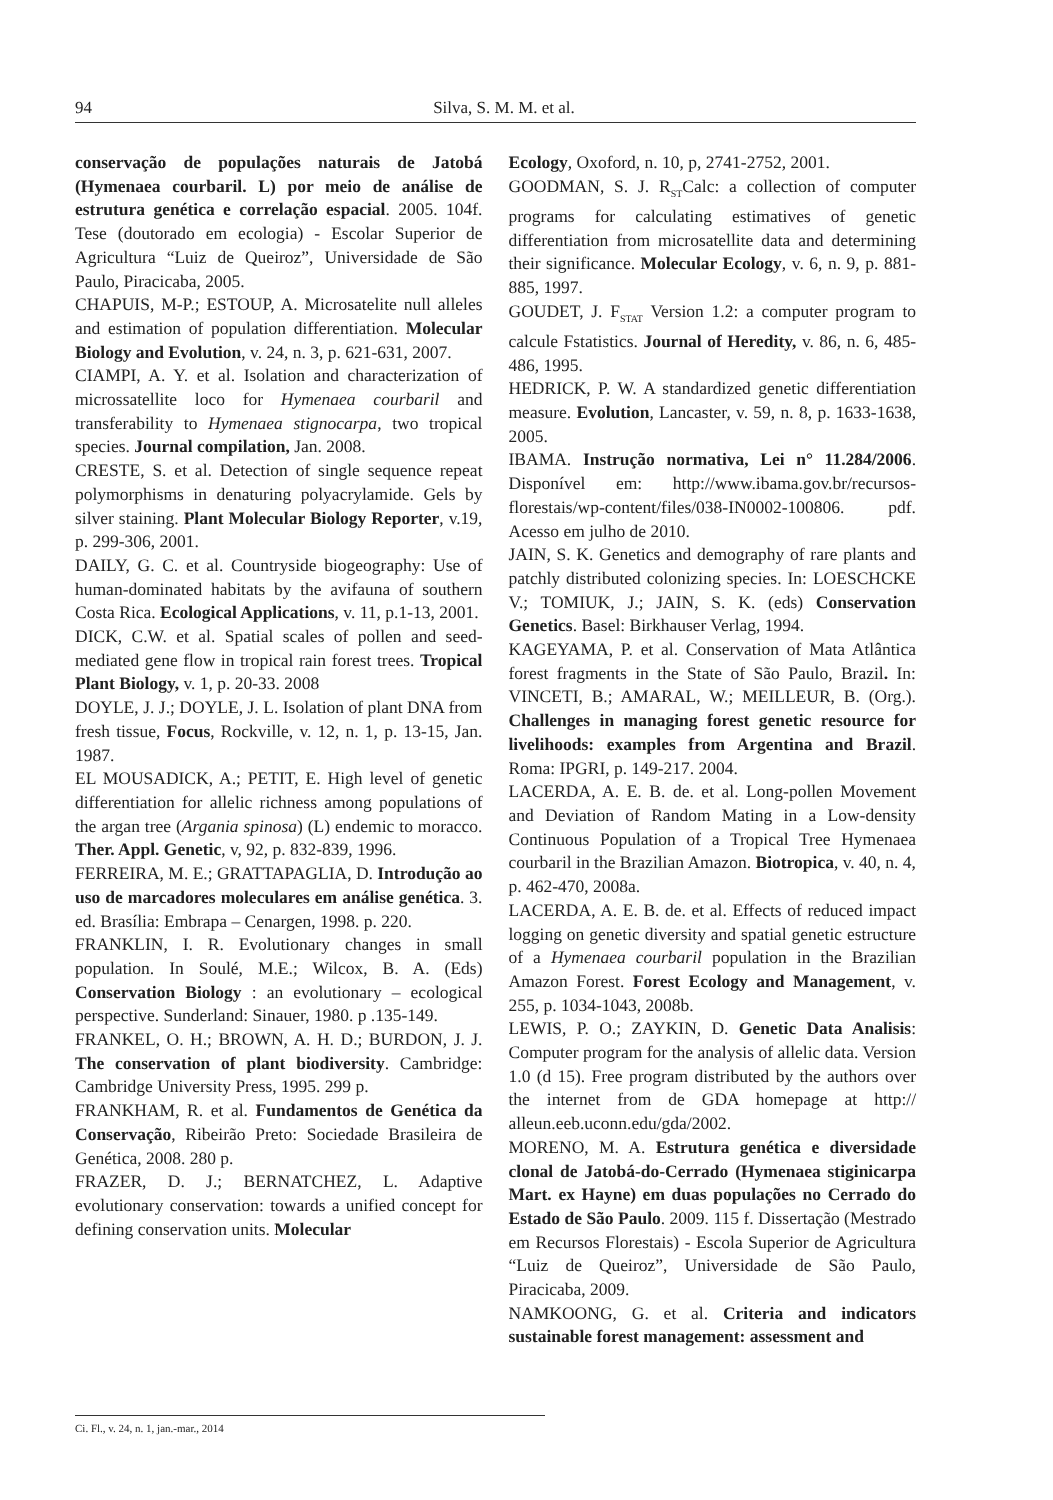94 Silva, S. M. M. et al.
conservação de populações naturais de Jatobá (Hymenaea courbaril. L) por meio de análise de estrutura genética e correlação espacial. 2005. 104f. Tese (doutorado em ecologia) - Escolar Superior de Agricultura “Luiz de Queiroz”, Universidade de São Paulo, Piracicaba, 2005.
CHAPUIS, M-P.; ESTOUP, A. Microsatelite null alleles and estimation of population differentiation. Molecular Biology and Evolution, v. 24, n. 3, p. 621-631, 2007.
CIAMPI, A. Y. et al. Isolation and characterization of microssatellite loco for Hymenaea courbaril and transferability to Hymenaea stignocarpa, two tropical species. Journal compilation, Jan. 2008.
CRESTE, S. et al. Detection of single sequence repeat polymorphisms in denaturing polyacrylamide. Gels by silver staining. Plant Molecular Biology Reporter, v.19, p. 299-306, 2001.
DAILY, G. C. et al. Countryside biogeography: Use of human-dominated habitats by the avifauna of southern Costa Rica. Ecological Applications, v. 11, p.1-13, 2001.
DICK, C.W. et al. Spatial scales of pollen and seed-mediated gene flow in tropical rain forest trees. Tropical Plant Biology, v. 1, p. 20-33. 2008
DOYLE, J. J.; DOYLE, J. L. Isolation of plant DNA from fresh tissue, Focus, Rockville, v. 12, n. 1, p. 13-15, Jan. 1987.
EL MOUSADICK, A.; PETIT, E. High level of genetic differentiation for allelic richness among populations of the argan tree (Argania spinosa) (L) endemic to moracco. Ther. Appl. Genetic, v, 92, p. 832-839, 1996.
FERREIRA, M. E.; GRATTAPAGLIA, D. Introdução ao uso de marcadores moleculares em análise genética. 3. ed. Brasília: Embrapa – Cenargen, 1998. p. 220.
FRANKLIN, I. R. Evolutionary changes in small population. In Soulé, M.E.; Wilcox, B. A. (Eds) Conservation Biology : an evolutionary – ecological perspective. Sunderland: Sinauer, 1980. p .135-149.
FRANKEL, O. H.; BROWN, A. H. D.; BURDON, J. J. The conservation of plant biodiversity. Cambridge: Cambridge University Press, 1995. 299 p.
FRANKHAM, R. et al. Fundamentos de Genética da Conservação, Ribeirão Preto: Sociedade Brasileira de Genética, 2008. 280 p.
FRAZER, D. J.; BERNATCHEZ, L. Adaptive evolutionary conservation: towards a unified concept for defining conservation units. Molecular
Ecology, Oxoford, n. 10, p, 2741-2752, 2001.
GOODMAN, S. J. R<sub>ST</sub>Calc: a collection of computer programs for calculating estimatives of genetic differentiation from microsatellite data and determining their significance. Molecular Ecology, v. 6, n. 9, p. 881-885, 1997.
GOUDET, J. F<sub>STAT</sub> Version 1.2: a computer program to calcule Fstatistics. Journal of Heredity, v. 86, n. 6, 485-486, 1995.
HEDRICK, P. W. A standardized genetic differentiation measure. Evolution, Lancaster, v. 59, n. 8, p. 1633-1638, 2005.
IBAMA. Instrução normativa, Lei n° 11.284/2006. Disponível em: http://www.ibama.gov.br/recursos-florestais/wp-content/files/038-IN0002-100806. pdf. Acesso em julho de 2010.
JAIN, S. K. Genetics and demography of rare plants and patchly distributed colonizing species. In: LOESCHCKE V.; TOMIUK, J.; JAIN, S. K. (eds) Conservation Genetics. Basel: Birkhauser Verlag, 1994.
KAGEYAMA, P. et al. Conservation of Mata Atlântica forest fragments in the State of São Paulo, Brazil. In: VINCETI, B.; AMARAL, W.; MEILLEUR, B. (Org.). Challenges in managing forest genetic resource for livelihoods: examples from Argentina and Brazil. Roma: IPGRI, p. 149-217. 2004.
LACERDA, A. E. B. de. et al. Long-pollen Movement and Deviation of Random Mating in a Low-density Continuous Population of a Tropical Tree Hymenaea courbaril in the Brazilian Amazon. Biotropica, v. 40, n. 4, p. 462-470, 2008a.
LACERDA, A. E. B. de. et al. Effects of reduced impact logging on genetic diversity and spatial genetic estructure of a Hymenaea courbaril population in the Brazilian Amazon Forest. Forest Ecology and Management, v. 255, p. 1034-1043, 2008b.
LEWIS, P. O.; ZAYKIN, D. Genetic Data Analisis: Computer program for the analysis of allelic data. Version 1.0 (d 15). Free program distributed by the authors over the internet from de GDA homepage at http:// alleun.eeb.uconn.edu/gda/2002.
MORENO, M. A. Estrutura genética e diversidade clonal de Jatobá-do-Cerrado (Hymenaea stiginicarpa Mart. ex Hayne) em duas populações no Cerrado do Estado de São Paulo. 2009. 115 f. Dissertação (Mestrado em Recursos Florestais) - Escola Superior de Agricultura “Luiz de Queiroz”, Universidade de São Paulo, Piracicaba, 2009.
NAMKOONG, G. et al. Criteria and indicators sustainable forest management: assessment and
Ci. Fl., v. 24, n. 1, jan.-mar., 2014